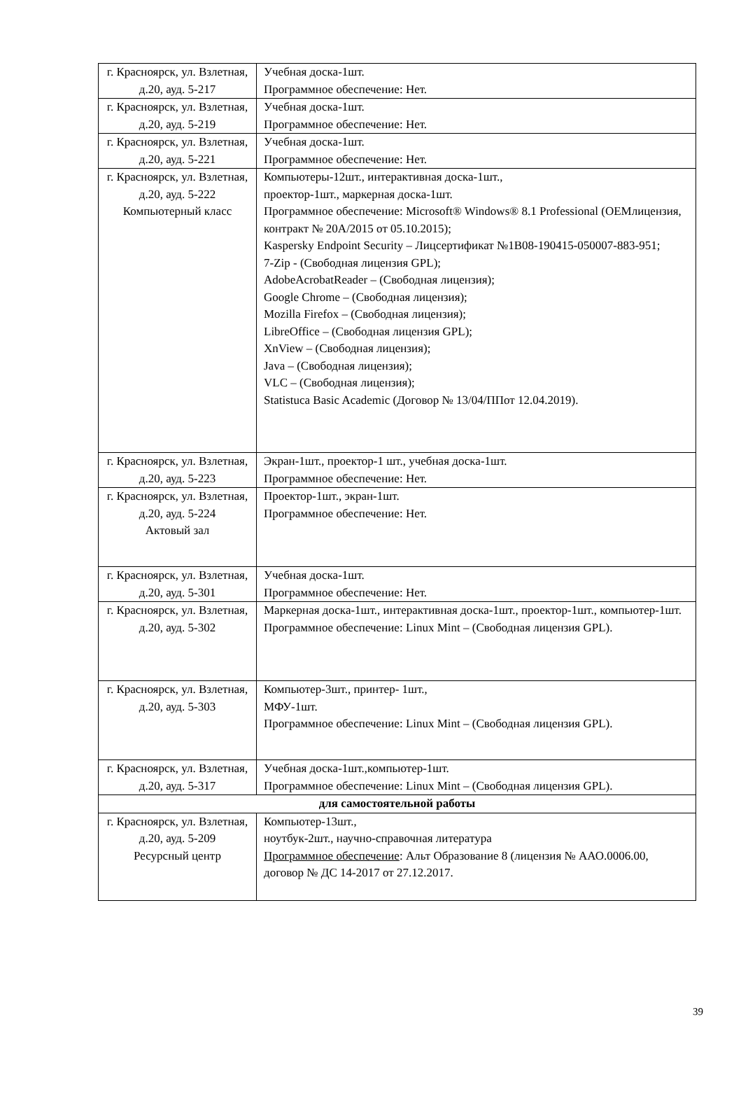| г. Красноярск, ул. Взлетная, д.20, ауд. 5-217 | Учебная доска-1шт. Программное обеспечение: Нет. |
| г. Красноярск, ул. Взлетная, д.20, ауд. 5-219 | Учебная доска-1шт. Программное обеспечение: Нет. |
| г. Красноярск, ул. Взлетная, д.20, ауд. 5-221 | Учебная доска-1шт. Программное обеспечение: Нет. |
| г. Красноярск, ул. Взлетная, д.20, ауд. 5-222 Компьютерный класс | Компьютеры-12шт., интерактивная доска-1шт., проектор-1шт., маркерная доска-1шт. Программное обеспечение: Microsoft® Windows® 8.1 Professional (OEMлицензия, контракт № 20А/2015 от 05.10.2015); Kaspersky Endpoint Security – Лицсертификат №1B08-190415-050007-883-951; 7-Zip - (Свободная лицензия GPL); AdobeAcrobatReader – (Свободная лицензия); Google Chrome – (Свободная лицензия); Mozilla Firefox – (Свободная лицензия); LibreOffice – (Свободная лицензия GPL); XnView – (Свободная лицензия); Java – (Свободная лицензия); VLC – (Свободная лицензия); Statistuca Basic Academic (Договор № 13/04/ППот 12.04.2019). |
| г. Красноярск, ул. Взлетная, д.20, ауд. 5-223 | Экран-1шт., проектор-1 шт., учебная доска-1шт. Программное обеспечение: Нет. |
| г. Красноярск, ул. Взлетная, д.20, ауд. 5-224 Актовый зал | Проектор-1шт., экран-1шт. Программное обеспечение: Нет. |
| г. Красноярск, ул. Взлетная, д.20, ауд. 5-301 | Учебная доска-1шт. Программное обеспечение: Нет. |
| г. Красноярск, ул. Взлетная, д.20, ауд. 5-302 | Маркерная доска-1шт., интерактивная доска-1шт., проектор-1шт., компьютер-1шт. Программное обеспечение: Linux Mint – (Свободная лицензия GPL). |
| г. Красноярск, ул. Взлетная, д.20, ауд. 5-303 | Компьютер-3шт., принтер- 1шт., МФУ-1шт. Программное обеспечение: Linux Mint – (Свободная лицензия GPL). |
| г. Красноярск, ул. Взлетная, д.20, ауд. 5-317 | Учебная доска-1шт.,компьютер-1шт. Программное обеспечение: Linux Mint – (Свободная лицензия GPL). |
| для самостоятельной работы | |
| г. Красноярск, ул. Взлетная, д.20, ауд. 5-209 Ресурсный центр | Компьютер-13шт., ноутбук-2шт., научно-справочная литература Программное обеспечение : Альт Образование 8 (лицензия № ААО.0006.00, договор № ДС 14-2017 от 27.12.2017. |
39